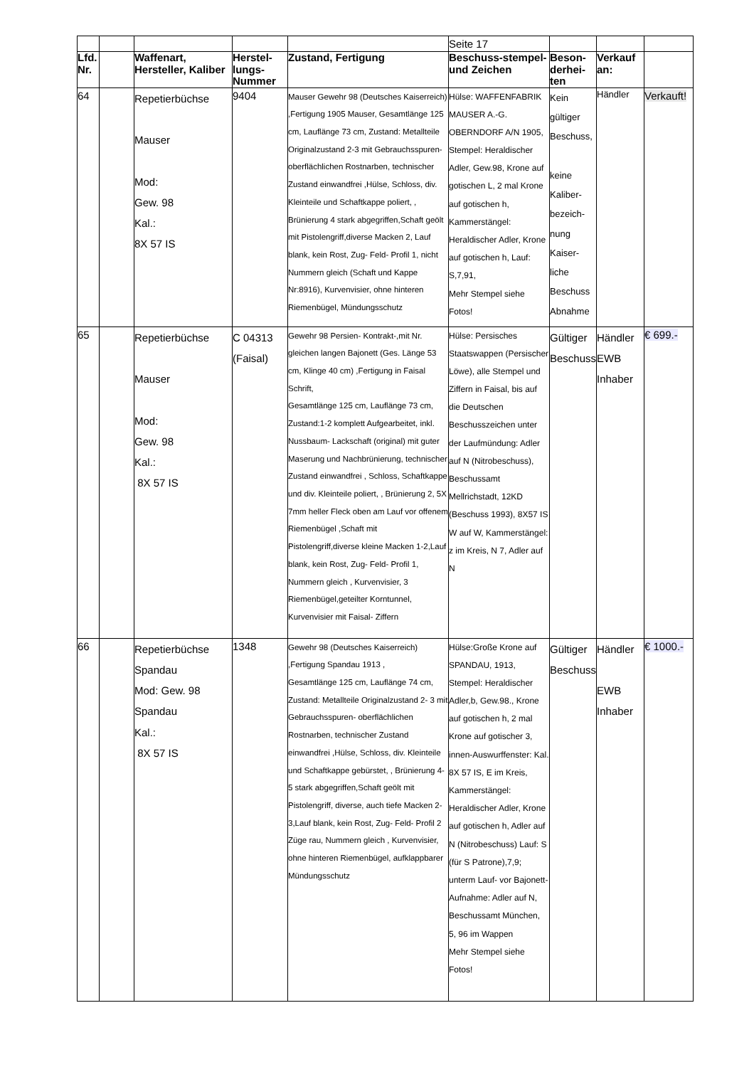| | | | | | Seite 17 | | | |
| Lfd. Nr. | | Waffenart, Hersteller, Kaliber | Herstel-lungs-Nummer | Zustand, Fertigung | Beschuss-stempel- und Zeichen | Beson-derhei-ten | Verkauf an: | |
| 64 | | Repetierbüchse Mauser Mod: Gew. 98 Kal.: 8X 57 IS | 9404 | Mauser Gewehr 98 (Deutsches Kaiserreich) ,Fertigung 1905 Mauser, Gesamtlänge 125 cm, Lauflänge 73 cm, Zustand: Metallteile Originalzustand 2-3 mit Gebrauchsspuren- oberflächlichen Rostnarben, technischer Zustand einwandfrei ,Hülse, Schloss, div. Kleinteile und Schaftkappe poliert, , Brünierung 4 stark abgegriffen,Schaft geölt mit Pistolengriff,diverse Macken 2, Lauf blank, kein Rost, Zug- Feld- Profil 1, nicht Nummern gleich (Schaft und Kappe Nr:8916), Kurvenvisier, ohne hinteren Riemenbügel, Mündungsschutz | Hülse: WAFFENFABRIK MAUSER A.-G. OBERNDORF A/N 1905, Stempel: Heraldischer Adler, Gew.98, Krone auf gotischen L, 2 mal Krone auf gotischen h, Kammerstängel: Heraldischer Adler, Krone auf gotischen h, Lauf: S,7,91, Mehr Stempel siehe Fotos! | Kein gültiger Beschuss, keine Kaliber-bezeich-nung Kaiser-liche Beschuss Abnahme | Händler | Verkauft! |
| 65 | | Repetierbüchse Mauser Mod: Gew. 98 Kal.: 8X 57 IS | C 04313 (Faisal) | Gewehr 98 Persien- Kontrakt-,mit Nr. gleichen langen Bajonett (Ges. Länge 53 cm, Klinge 40 cm) ,Fertigung in Faisal Schrift, Gesamtlänge 125 cm, Lauflänge 73 cm, Zustand:1-2 komplett Aufgearbeitet, inkl. Nussbaum- Lackschaft (original) mit guter Maserung und Nachbrünierung, technischer Zustand einwandfrei , Schloss, Schaftkappe und div. Kleinteile poliert, , Brünierung 2, 5X 7mm heller Fleck oben am Lauf vor offenem Riemenbügel ,Schaft mit Pistolengriff,diverse kleine Macken 1-2,Lauf blank, kein Rost, Zug- Feld- Profil 1, Nummern gleich , Kurvenvisier, 3 Riemenbügel,geteilter Korntunnel, Kurvenvisier mit Faisal- Ziffern | Hülse: Persisches Staatswappen (Persischer Löwe), alle Stempel und Ziffern in Faisal, bis auf die Deutschen Beschusszeichen unter der Laufmündung: Adler auf N (Nitrobeschuss), Beschussamt Mellrichstadt, 12KD (Beschuss 1993), 8X57 IS W auf W, Kammerstängel: z im Kreis, N 7, Adler auf N | Gültiger Beschuss | Händler EWB Inhaber | € 699.- |
| 66 | | Repetierbüchse Spandau Mod: Gew. 98 Spandau Kal.: 8X 57 IS | 1348 | Gewehr 98 (Deutsches Kaiserreich) ,Fertigung Spandau 1913 , Gesamtlänge 125 cm, Lauflänge 74 cm, Zustand: Metallteile Originalzustand 2- 3 mit Gebrauchsspuren- oberflächlichen Rostnarben, technischer Zustand einwandfrei ,Hülse, Schloss, div. Kleinteile und Schaftkappe gebürstet, , Brünierung 4-5 stark abgegriffen,Schaft geölt mit Pistolengriff, diverse, auch tiefe Macken 2-3,Lauf blank, kein Rost, Zug- Feld- Profil 2 Züge rau, Nummern gleich , Kurvenvisier, ohne hinteren Riemenbügel, aufklappbarer Mündungsschutz | Hülse:Große Krone auf SPANDAU, 1913, Stempel: Heraldischer Adler,b, Gew.98., Krone auf gotischen h, 2 mal Krone auf gotischer 3, innen-Auswurffenster: Kal. 8X 57 IS, E im Kreis, Kammerstängel: Heraldischer Adler, Krone auf gotischen h, Adler auf N (Nitrobeschuss) Lauf: S (für S Patrone),7,9; unterm Lauf- vor Bajonett-Aufnahme: Adler auf N, Beschussamt München, 5, 96 im Wappen Mehr Stempel siehe Fotos! | Gültiger Beschuss | Händler EWB Inhaber | € 1000.- |